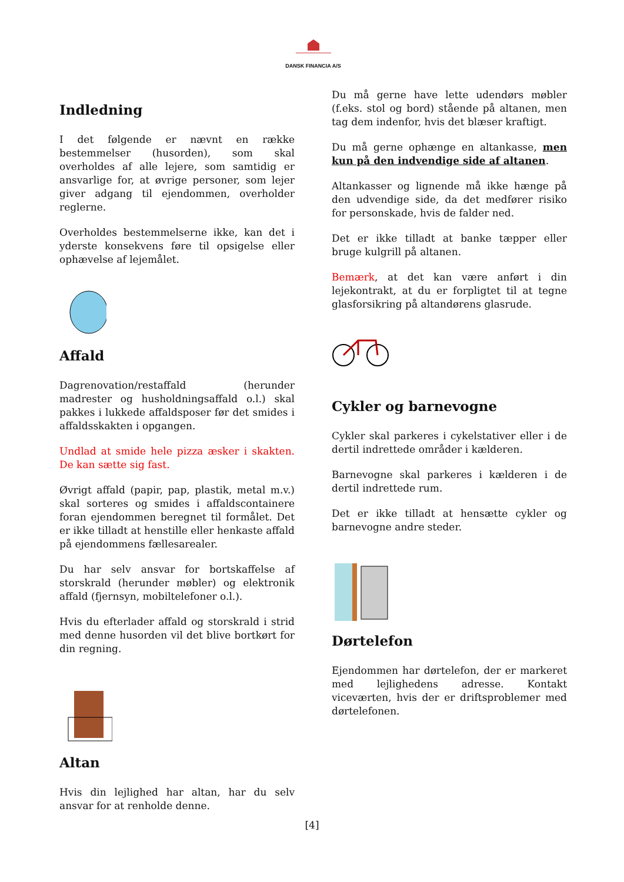DANSK FINANCIA A/S
Indledning
I det følgende er nævnt en række bestemmelser (husorden), som skal overholdes af alle lejere, som samtidig er ansvarlige for, at øvrige personer, som lejer giver adgang til ejendommen, overholder reglerne.
Overholdes bestemmelserne ikke, kan det i yderste konsekvens føre til opsigelse eller ophævelse af lejemålet.
Affald
Dagrenovation/restaffald (herunder madrester og husholdningsaffald o.l.) skal pakkes i lukkede affaldsposer før det smides i affaldsskakten i opgangen.
Undlad at smide hele pizza æsker i skakten. De kan sætte sig fast.
Øvrigt affald (papir, pap, plastik, metal m.v.) skal sorteres og smides i affaldscontainere foran ejendommen beregnet til formålet. Det er ikke tilladt at henstille eller henkaste affald på ejendommens fællesarealer.
Du har selv ansvar for bortskaffelse af storskrald (herunder møbler) og elektronik affald (fjernsyn, mobiltelefoner o.l.).
Hvis du efterlader affald og storskrald i strid med denne husorden vil det blive bortkørt for din regning.
Altan
Hvis din lejlighed har altan, har du selv ansvar for at renholde denne.
Du må gerne have lette udendørs møbler (f.eks. stol og bord) stående på altanen, men tag dem indenfor, hvis det blæser kraftigt.
Du må gerne ophænge en altankasse, men kun på den indvendige side af altanen.
Altankasser og lignende må ikke hænge på den udvendige side, da det medfører risiko for personskade, hvis de falder ned.
Det er ikke tilladt at banke tæpper eller bruge kulgrill på altanen.
Bemærk, at det kan være anført i din lejekontrakt, at du er forpligtet til at tegne glasforsikring på altandørens glasrude.
Cykler og barnevogne
Cykler skal parkeres i cykelstativer eller i de dertil indrettede områder i kælderen.
Barnevogne skal parkeres i kælderen i de dertil indrettede rum.
Det er ikke tilladt at hensætte cykler og barnevogne andre steder.
Dørtelefon
Ejendommen har dørtelefon, der er markeret med lejlighedens adresse. Kontakt viceværten, hvis der er driftsproblemer med dørtelefonen.
[4]